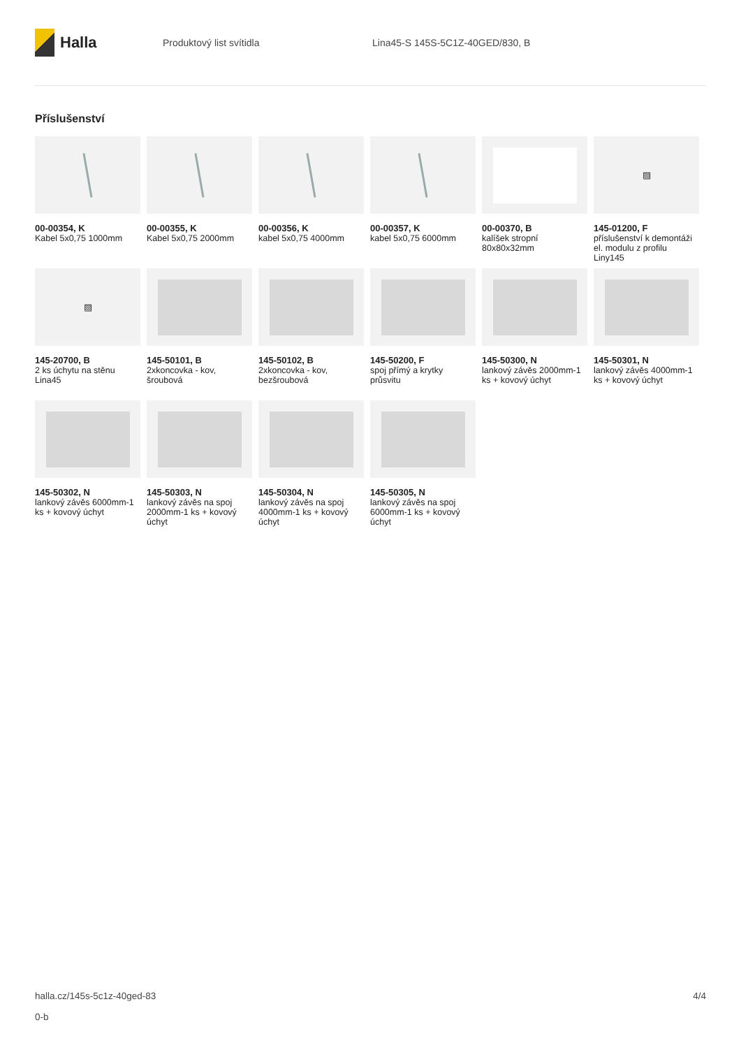Halla
Produktový list svítidla
Lina45-S 145S-5C1Z-40GED/830, B
Příslušenství
00-00354, K
Kabel 5x0,75 1000mm
00-00355, K
Kabel 5x0,75 2000mm
00-00356, K
kabel 5x0,75 4000mm
00-00357, K
kabel 5x0,75 6000mm
00-00370, B
kalíšek stropní 80x80x32mm
▨
145-01200, F
příslušenství k demontáži el. modulu z profilu Liny145
▨
145-20700, B
2 ks úchytu na stěnu Lina45
145-50101, B
2xkoncovka - kov, šroubová
145-50102, B
2xkoncovka - kov, bezšroubová
145-50200, F
spoj přímý a krytky průsvitu
145-50300, N
lankový závěs 2000mm-1 ks + kovový úchyt
145-50301, N
lankový závěs 4000mm-1 ks + kovový úchyt
145-50302, N
lankový závěs 6000mm-1 ks + kovový úchyt
145-50303, N
lankový závěs na spoj 2000mm-1 ks + kovový úchyt
145-50304, N
lankový závěs na spoj 4000mm-1 ks + kovový úchyt
145-50305, N
lankový závěs na spoj 6000mm-1 ks + kovový úchyt
halla.cz/145s-5c1z-40ged-83
0-b
4/4